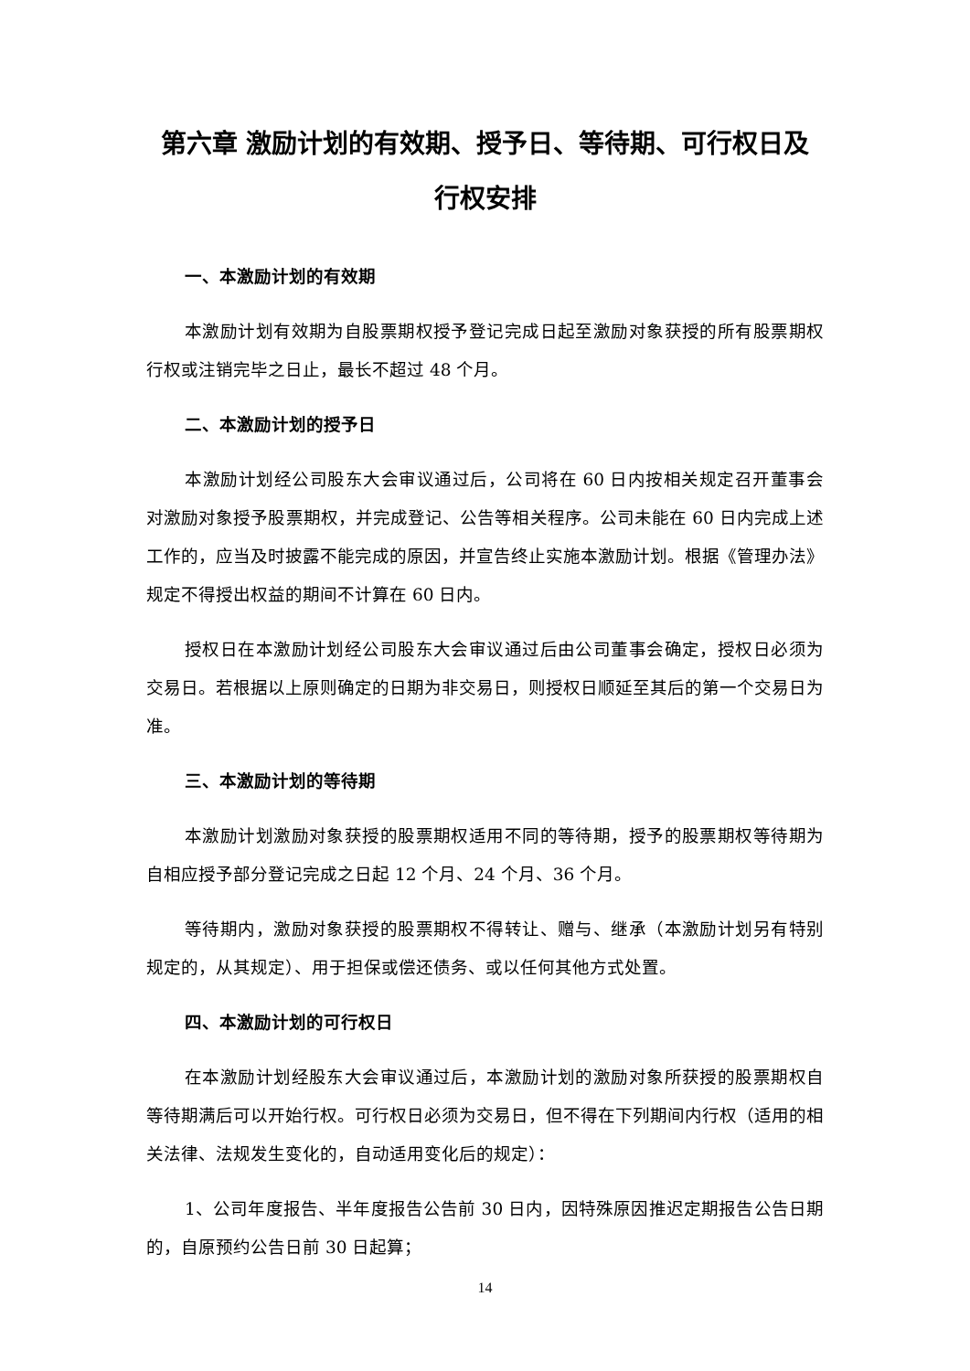第六章 激励计划的有效期、授予日、等待期、可行权日及
行权安排
一、本激励计划的有效期
本激励计划有效期为自股票期权授予登记完成日起至激励对象获授的所有股票期权行权或注销完毕之日止，最长不超过 48 个月。
二、本激励计划的授予日
本激励计划经公司股东大会审议通过后，公司将在 60 日内按相关规定召开董事会对激励对象授予股票期权，并完成登记、公告等相关程序。公司未能在 60 日内完成上述工作的，应当及时披露不能完成的原因，并宣告终止实施本激励计划。根据《管理办法》规定不得授出权益的期间不计算在 60 日内。
授权日在本激励计划经公司股东大会审议通过后由公司董事会确定，授权日必须为交易日。若根据以上原则确定的日期为非交易日，则授权日顺延至其后的第一个交易日为准。
三、本激励计划的等待期
本激励计划激励对象获授的股票期权适用不同的等待期，授予的股票期权等待期为自相应授予部分登记完成之日起 12 个月、24 个月、36 个月。
等待期内，激励对象获授的股票期权不得转让、赠与、继承（本激励计划另有特别规定的，从其规定）、用于担保或偿还债务、或以任何其他方式处置。
四、本激励计划的可行权日
在本激励计划经股东大会审议通过后，本激励计划的激励对象所获授的股票期权自等待期满后可以开始行权。可行权日必须为交易日，但不得在下列期间内行权（适用的相关法律、法规发生变化的，自动适用变化后的规定）：
1、公司年度报告、半年度报告公告前 30 日内，因特殊原因推迟定期报告公告日期的，自原预约公告日前 30 日起算；
14